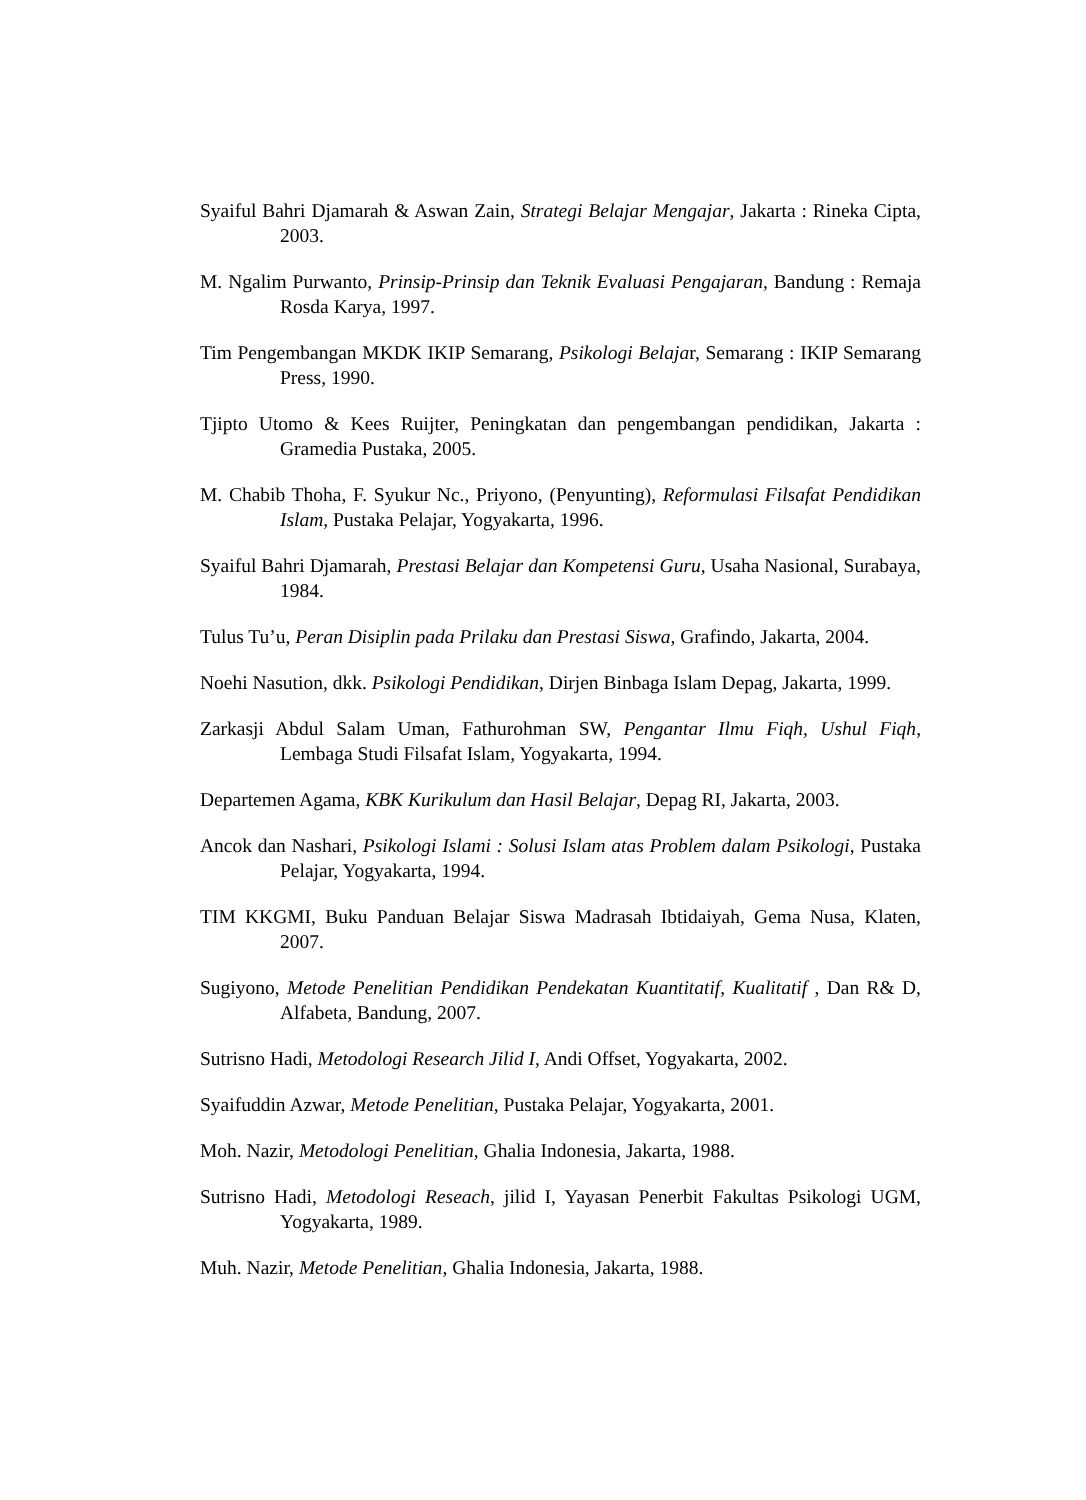Syaiful Bahri Djamarah & Aswan Zain, Strategi Belajar Mengajar, Jakarta : Rineka Cipta, 2003.
M. Ngalim Purwanto, Prinsip-Prinsip dan Teknik Evaluasi Pengajaran, Bandung : Remaja Rosda Karya, 1997.
Tim Pengembangan MKDK IKIP Semarang, Psikologi Belajar, Semarang : IKIP Semarang Press, 1990.
Tjipto Utomo & Kees Ruijter, Peningkatan dan pengembangan pendidikan, Jakarta : Gramedia Pustaka, 2005.
M. Chabib Thoha, F. Syukur Nc., Priyono, (Penyunting), Reformulasi Filsafat Pendidikan Islam, Pustaka Pelajar, Yogyakarta, 1996.
Syaiful Bahri Djamarah, Prestasi Belajar dan Kompetensi Guru, Usaha Nasional, Surabaya, 1984.
Tulus Tu’u, Peran Disiplin pada Prilaku dan Prestasi Siswa, Grafindo, Jakarta, 2004.
Noehi Nasution, dkk. Psikologi Pendidikan, Dirjen Binbaga Islam Depag, Jakarta, 1999.
Zarkasji Abdul Salam Uman, Fathurohman SW, Pengantar Ilmu Fiqh, Ushul Fiqh, Lembaga Studi Filsafat Islam, Yogyakarta, 1994.
Departemen Agama, KBK Kurikulum dan Hasil Belajar, Depag RI, Jakarta, 2003.
Ancok dan Nashari, Psikologi Islami : Solusi Islam atas Problem dalam Psikologi, Pustaka Pelajar, Yogyakarta, 1994.
TIM KKGMI, Buku Panduan Belajar Siswa Madrasah Ibtidaiyah, Gema Nusa, Klaten, 2007.
Sugiyono, Metode Penelitian Pendidikan Pendekatan Kuantitatif, Kualitatif , Dan R& D, Alfabeta, Bandung, 2007.
Sutrisno Hadi, Metodologi Research Jilid I, Andi Offset, Yogyakarta, 2002.
Syaifuddin Azwar, Metode Penelitian, Pustaka Pelajar, Yogyakarta, 2001.
Moh. Nazir, Metodologi Penelitian, Ghalia Indonesia, Jakarta, 1988.
Sutrisno Hadi, Metodologi Reseach, jilid I, Yayasan Penerbit Fakultas Psikologi UGM, Yogyakarta, 1989.
Muh. Nazir, Metode Penelitian, Ghalia Indonesia, Jakarta, 1988.